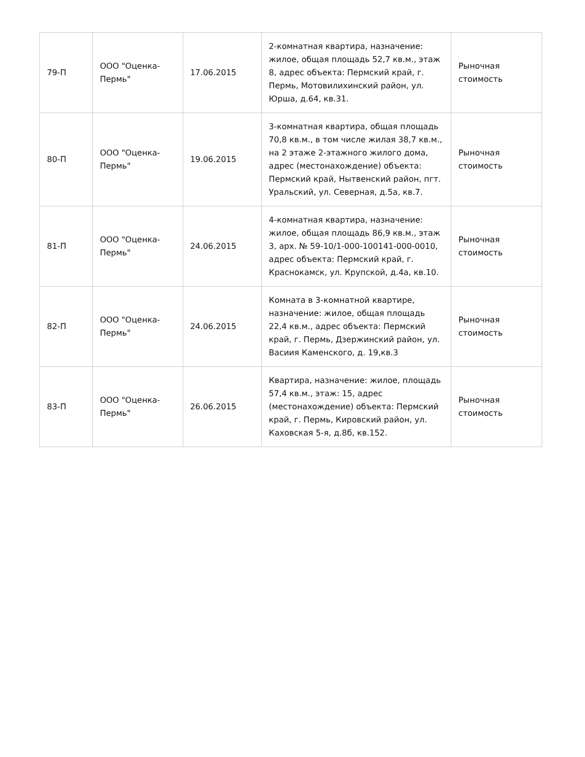| 79-П | ООО "Оценка-Пермь" | 17.06.2015 | 2-комнатная квартира, назначение: жилое, общая площадь 52,7 кв.м., этаж 8, адрес объекта: Пермский край, г. Пермь, Мотовилихинский район, ул. Юрша, д.64, кв.31. | Рыночная стоимость |
| 80-П | ООО "Оценка-Пермь" | 19.06.2015 | 3-комнатная квартира, общая площадь 70,8 кв.м., в том числе жилая 38,7 кв.м., на 2 этаже 2-этажного жилого дома, адрес (местонахождение) объекта: Пермский край, Нытвенский район, пгт. Уральский, ул. Северная, д.5а, кв.7. | Рыночная стоимость |
| 81-П | ООО "Оценка-Пермь" | 24.06.2015 | 4-комнатная квартира, назначение: жилое, общая площадь 86,9 кв.м., этаж 3, арх. № 59-10/1-000-100141-000-0010, адрес объекта: Пермский край, г. Краснокамск, ул. Крупской, д.4а, кв.10. | Рыночная стоимость |
| 82-П | ООО "Оценка-Пермь" | 24.06.2015 | Комната в 3-комнатной квартире, назначение: жилое, общая площадь 22,4 кв.м., адрес объекта: Пермский край, г. Пермь, Дзержинский район, ул. Васиия Каменского, д. 19,кв.3 | Рыночная стоимость |
| 83-П | ООО "Оценка-Пермь" | 26.06.2015 | Квартира, назначение: жилое, площадь 57,4 кв.м., этаж: 15, адрес (местонахождение) объекта: Пермский край, г. Пермь, Кировский район, ул. Каховская 5-я, д.8б, кв.152. | Рыночная стоимость |